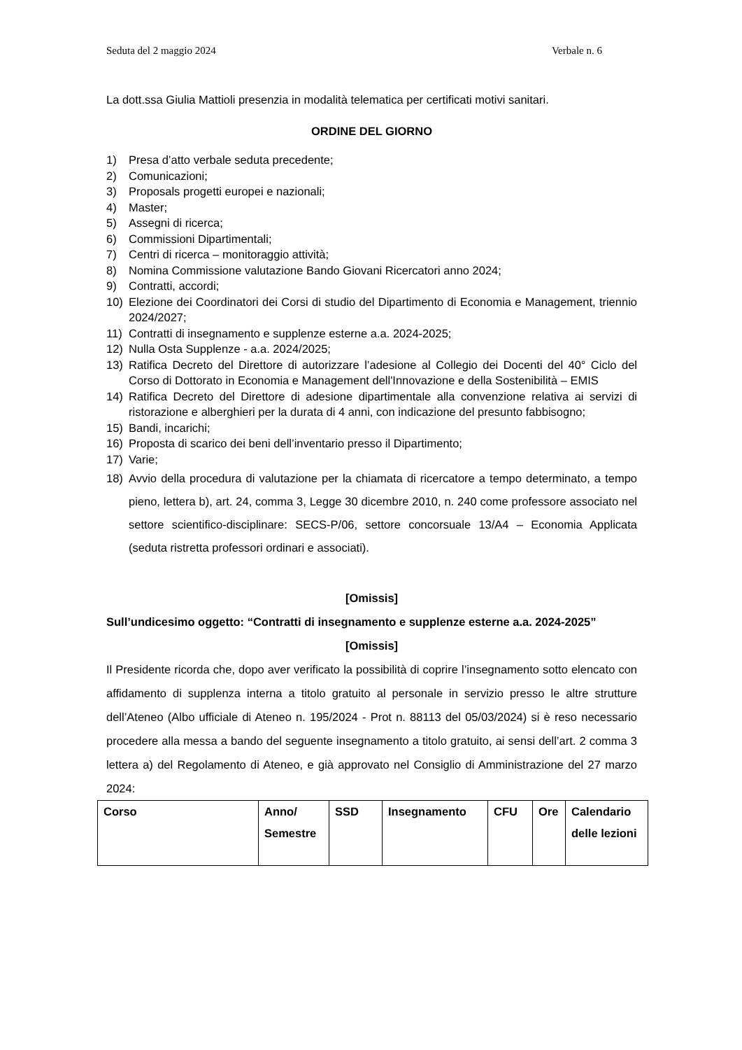Seduta del 2 maggio 2024 Verbale n. 6
La dott.ssa Giulia Mattioli presenzia in modalità telematica per certificati motivi sanitari.
ORDINE DEL GIORNO
1) Presa d’atto verbale seduta precedente;
2) Comunicazioni;
3) Proposals progetti europei e nazionali;
4) Master;
5) Assegni di ricerca;
6) Commissioni Dipartimentali;
7) Centri di ricerca – monitoraggio attività;
8) Nomina Commissione valutazione Bando Giovani Ricercatori anno 2024;
9) Contratti, accordi;
10) Elezione dei Coordinatori dei Corsi di studio del Dipartimento di Economia e Management, triennio 2024/2027;
11) Contratti di insegnamento e supplenze esterne a.a. 2024-2025;
12) Nulla Osta Supplenze - a.a. 2024/2025;
13) Ratifica Decreto del Direttore di autorizzare l’adesione al Collegio dei Docenti del 40° Ciclo del Corso di Dottorato in Economia e Management dell'Innovazione e della Sostenibilità – EMIS
14) Ratifica Decreto del Direttore di adesione dipartimentale alla convenzione relativa ai servizi di ristorazione e alberghieri per la durata di 4 anni, con indicazione del presunto fabbisogno;
15) Bandi, incarichi;
16) Proposta di scarico dei beni dell’inventario presso il Dipartimento;
17) Varie;
18) Avvio della procedura di valutazione per la chiamata di ricercatore a tempo determinato, a tempo pieno, lettera b), art. 24, comma 3, Legge 30 dicembre 2010, n. 240 come professore associato nel settore scientifico-disciplinare: SECS-P/06, settore concorsuale 13/A4 – Economia Applicata (seduta ristretta professori ordinari e associati).
[Omissis]
Sull’undicesimo oggetto: “Contratti di insegnamento e supplenze esterne a.a. 2024-2025”
[Omissis]
Il Presidente ricorda che, dopo aver verificato la possibilità di coprire l’insegnamento sotto elencato con affidamento di supplenza interna a titolo gratuito al personale in servizio presso le altre strutture dell’Ateneo (Albo ufficiale di Ateneo n. 195/2024 - Prot n. 88113 del 05/03/2024) si è reso necessario procedere alla messa a bando del seguente insegnamento a titolo gratuito, ai sensi dell’art. 2 comma 3 lettera a) del Regolamento di Ateneo, e già approvato nel Consiglio di Amministrazione del 27 marzo 2024:
| Corso | Anno/ Semestre | SSD | Insegnamento | CFU | Ore | Calendario delle lezioni |